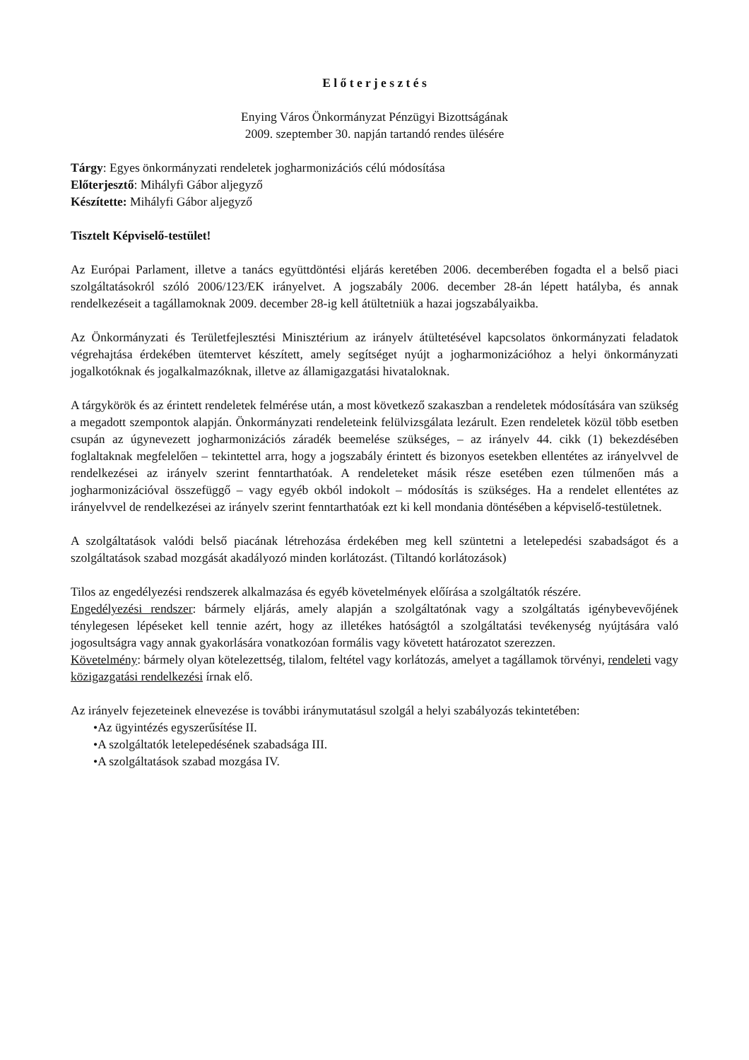E l ő t e r j e s z t é s
Enying Város Önkormányzat Pénzügyi Bizottságának
2009. szeptember 30. napján tartandó rendes ülésére
Tárgy: Egyes önkormányzati rendeletek jogharmonizációs célú módosítása
Előterjesztő: Mihályfi Gábor aljegyző
Készítette: Mihályfi Gábor aljegyző
Tisztelt Képviselő-testület!
Az Európai Parlament, illetve a tanács együttdöntési eljárás keretében 2006. decemberében fogadta el a belső piaci szolgáltatásokról szóló 2006/123/EK irányelvet. A jogszabály 2006. december 28-án lépett hatályba, és annak rendelkezéseit a tagállamoknak 2009. december 28-ig kell átültetniük a hazai jogszabályaikba.
Az Önkormányzati és Területfejlesztési Minisztérium az irányelv átültetésével kapcsolatos önkormányzati feladatok végrehajtása érdekében ütemtervet készített, amely segítséget nyújt a jogharmonizációhoz a helyi önkormányzati jogalkotóknak és jogalkalmazóknak, illetve az államigazgatási hivataloknak.
A tárgykörök és az érintett rendeletek felmérése után, a most következő szakaszban a rendeletek módosítására van szükség a megadott szempontok alapján. Önkormányzati rendeleteink felülvizsgálata lezárult. Ezen rendeletek közül több esetben csupán az úgynevezett jogharmonizációs záradék beemelése szükséges, – az irányelv 44. cikk (1) bekezdésében foglaltaknak megfelelően – tekintettel arra, hogy a jogszabály érintett és bizonyos esetekben ellentétes az irányelvvel de rendelkezései az irányelv szerint fenntarthatóak. A rendeleteket másik része esetében ezen túlmenően más a jogharmonizációval összefüggő – vagy egyéb okból indokolt – módosítás is szükséges. Ha a rendelet ellentétes az irányelvvel de rendelkezései az irányelv szerint fenntarthatóak ezt ki kell mondania döntésében a képviselő-testületnek.
A szolgáltatások valódi belső piacának létrehozása érdekében meg kell szüntetni a letelepedési szabadságot és a szolgáltatások szabad mozgását akadályozó minden korlátozást. (Tiltandó korlátozások)
Tilos az engedélyezési rendszerek alkalmazása és egyéb követelmények előírása a szolgáltatók részére.
Engedélyezési rendszer: bármely eljárás, amely alapján a szolgáltatónak vagy a szolgáltatás igénybevevőjének ténylegesen lépéseket kell tennie azért, hogy az illetékes hatóságtól a szolgáltatási tevékenység nyújtására való jogosultságra vagy annak gyakorlására vonatkozóan formális vagy követett határozatot szerezzen.
Követelmény: bármely olyan kötelezettség, tilalom, feltétel vagy korlátozás, amelyet a tagállamok törvényi, rendeleti vagy közigazgatási rendelkezési írnak elő.
Az irányelv fejezeteinek elnevezése is további iránymutatásul szolgál a helyi szabályozás tekintetében:
•Az ügyintézés egyszerűsítése II.
•A szolgáltatók letelepedésének szabadsága III.
•A szolgáltatások szabad mozgása IV.